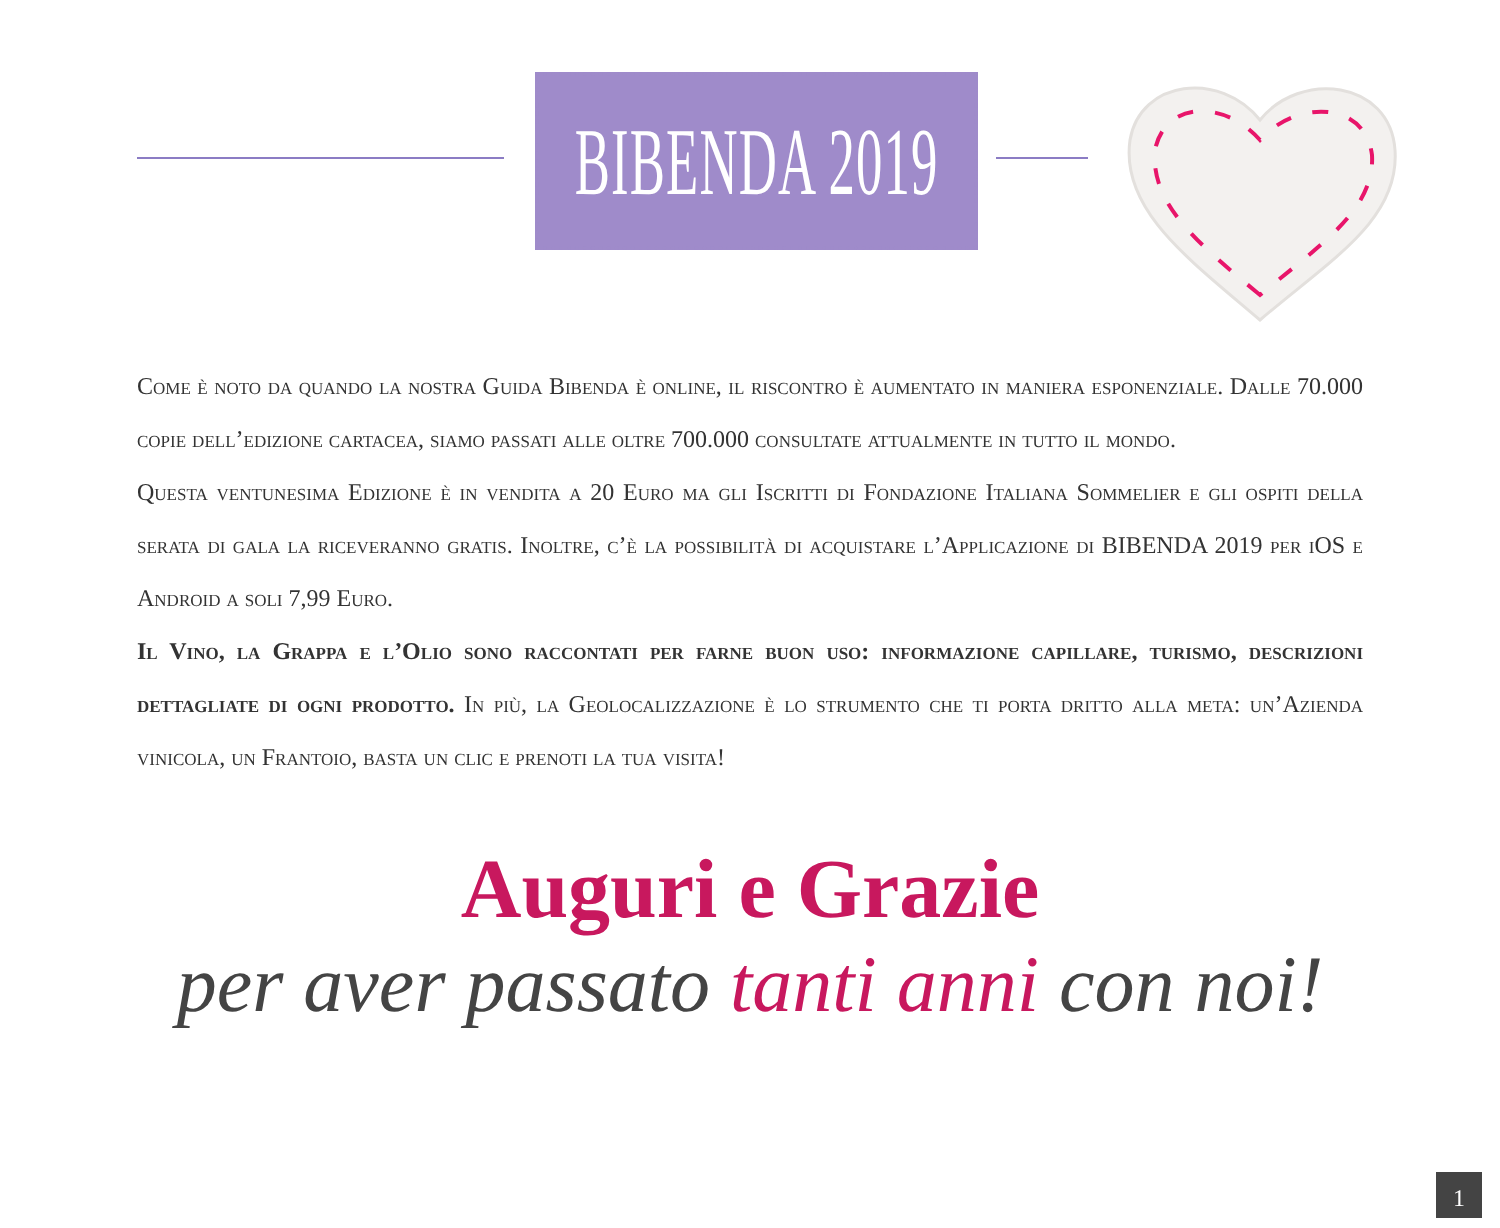BIBENDA 2019
Come è noto da quando la nostra Guida Bibenda è online, il riscontro è aumentato in maniera esponenziale. Dalle 70.000 copie dell’edizione cartacea, siamo passati alle oltre 700.000 consultate attualmente in tutto il mondo.
Questa ventunesima Edizione è in vendita a 20 Euro ma gli Iscritti di Fondazione Italiana Sommelier e gli ospiti della serata di gala la riceveranno gratis. Inoltre, c’è la possibilità di acquistare l’Applicazione di BIBENDA 2019 per iOS e Android a soli 7,99 Euro.
Il Vino, la Grappa e l’Olio sono raccontati per farne buon uso: informazione capillare, turismo, descrizioni dettagliate di ogni prodotto. In più, la Geolocalizzazione è lo strumento che ti porta dritto alla meta: un’Azienda vinicola, un Frantoio, basta un clic e prenoti la tua visita!
Auguri e Grazie
per aver passato tanti anni con noi!
1